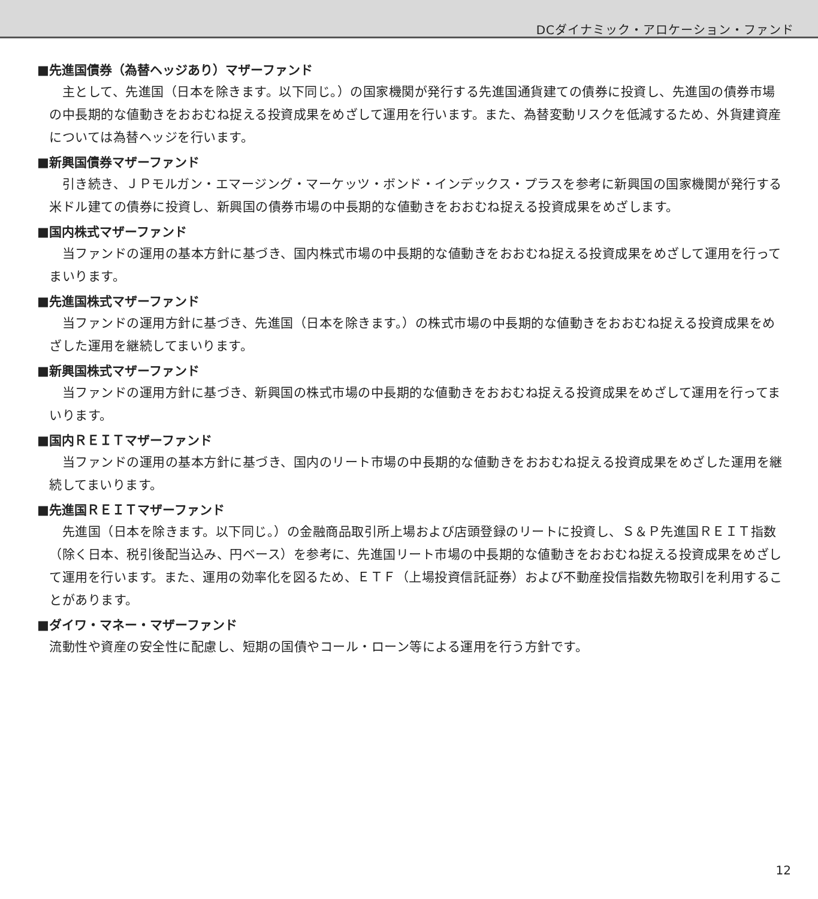DCダイナミック・アロケーション・ファンド
■先進国債券（為替ヘッジあり）マザーファンド
　主として、先進国（日本を除きます。以下同じ。）の国家機関が発行する先進国通貨建ての債券に投資し、先進国の債券市場の中長期的な値動きをおおむね捉える投資成果をめざして運用を行います。また、為替変動リスクを低減するため、外貨建資産については為替ヘッジを行います。
■新興国債券マザーファンド
　引き続き、ＪＰモルガン・エマージング・マーケッツ・ボンド・インデックス・プラスを参考に新興国の国家機関が発行する米ドル建ての債券に投資し、新興国の債券市場の中長期的な値動きをおおむね捉える投資成果をめざします。
■国内株式マザーファンド
　当ファンドの運用の基本方針に基づき、国内株式市場の中長期的な値動きをおおむね捉える投資成果をめざして運用を行ってまいります。
■先進国株式マザーファンド
　当ファンドの運用方針に基づき、先進国（日本を除きます。）の株式市場の中長期的な値動きをおおむね捉える投資成果をめざした運用を継続してまいります。
■新興国株式マザーファンド
　当ファンドの運用方針に基づき、新興国の株式市場の中長期的な値動きをおおむね捉える投資成果をめざして運用を行ってまいります。
■国内ＲＥＩＴマザーファンド
　当ファンドの運用の基本方針に基づき、国内のリート市場の中長期的な値動きをおおむね捉える投資成果をめざした運用を継続してまいります。
■先進国ＲＥＩＴマザーファンド
　先進国（日本を除きます。以下同じ。）の金融商品取引所上場および店頭登録のリートに投資し、Ｓ＆Ｐ先進国ＲＥＩＴ指数（除く日本、税引後配当込み、円ベース）を参考に、先進国リート市場の中長期的な値動きをおおむね捉える投資成果をめざして運用を行います。また、運用の効率化を図るため、ＥＴＦ（上場投資信託証券）および不動産投信指数先物取引を利用することがあります。
■ダイワ・マネー・マザーファンド
流動性や資産の安全性に配慮し、短期の国債やコール・ローン等による運用を行う方針です。
12